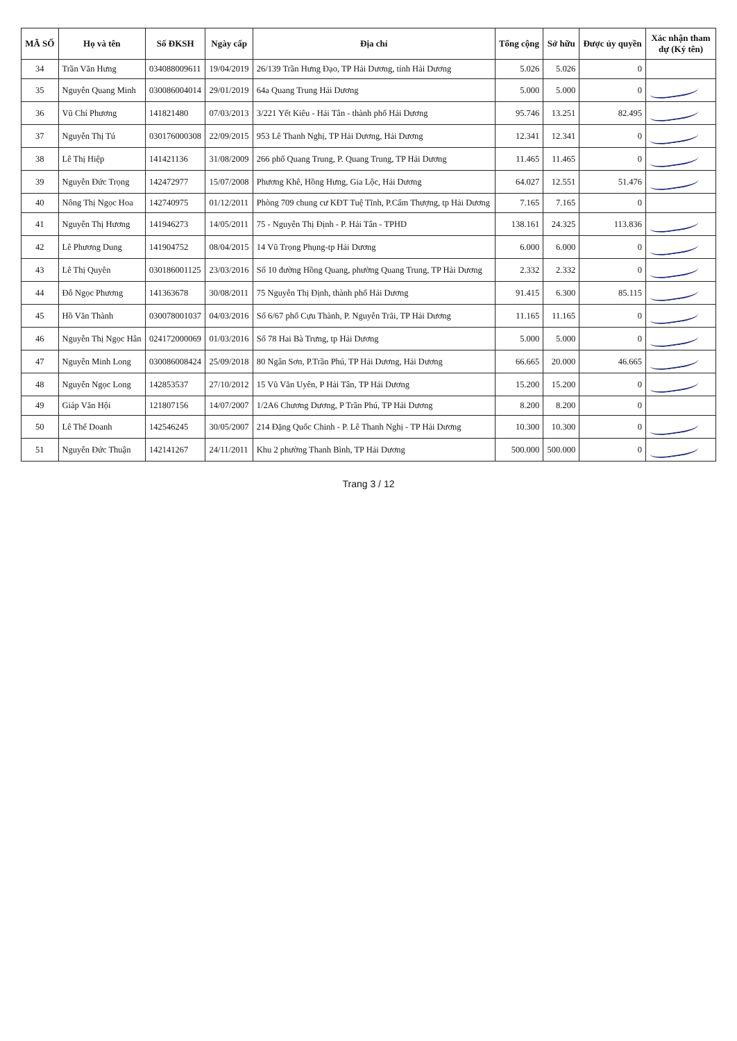| MÃ SỐ | Họ và tên | Số ĐKSH | Ngày cấp | Địa chỉ | Tổng cộng | Sở hữu | Được ủy quyền | Xác nhận tham dự (Ký tên) |
| --- | --- | --- | --- | --- | --- | --- | --- | --- |
| 34 | Trần Văn Hưng | 034088009611 | 19/04/2019 | 26/139 Trần Hưng Đạo, TP Hải Dương, tỉnh Hải Dương | 5.026 | 5.026 | 0 | |
| 35 | Nguyễn Quang Minh | 030086004014 | 29/01/2019 | 64a Quang Trung Hải Dương | 5.000 | 5.000 | 0 | |
| 36 | Vũ Chí Phương | 141821480 | 07/03/2013 | 3/221 Yết Kiêu - Hải Tân - thành phố Hải Dương | 95.746 | 13.251 | 82.495 | |
| 37 | Nguyễn Thị Tú | 030176000308 | 22/09/2015 | 953 Lê Thanh Nghị, TP Hải Dương, Hải Dương | 12.341 | 12.341 | 0 | |
| 38 | Lê Thị Hiệp | 141421136 | 31/08/2009 | 266 phố Quang Trung, P. Quang Trung, TP Hải Dương | 11.465 | 11.465 | 0 | |
| 39 | Nguyễn Đức Trọng | 142472977 | 15/07/2008 | Phương Khê, Hồng Hưng, Gia Lộc, Hải Dương | 64.027 | 12.551 | 51.476 | |
| 40 | Nông Thị Ngọc Hoa | 142740975 | 01/12/2011 | Phòng 709 chung cư KĐT Tuệ Tĩnh, P.Cẩm Thượng, tp Hải Dương | 7.165 | 7.165 | 0 | |
| 41 | Nguyễn Thị Hương | 141946273 | 14/05/2011 | 75 - Nguyễn Thị Định - P. Hải Tân - TPHD | 138.161 | 24.325 | 113.836 | |
| 42 | Lê Phương Dung | 141904752 | 08/04/2015 | 14 Vũ Trọng Phụng-tp Hải Dương | 6.000 | 6.000 | 0 | |
| 43 | Lê Thị Quyên | 030186001125 | 23/03/2016 | Số 10 đường Hồng Quang, phường Quang Trung, TP Hải Dương | 2.332 | 2.332 | 0 | |
| 44 | Đỗ Ngọc Phương | 141363678 | 30/08/2011 | 75 Nguyễn Thị Định, thành phố Hải Dương | 91.415 | 6.300 | 85.115 | |
| 45 | Hồ Văn Thành | 030078001037 | 04/03/2016 | Số 6/67 phố Cựu Thành, P. Nguyễn Trãi, TP Hải Dương | 11.165 | 11.165 | 0 | |
| 46 | Nguyễn Thị Ngọc Hân | 024172000069 | 01/03/2016 | Số 78 Hai Bà Trưng, tp Hải Dương | 5.000 | 5.000 | 0 | |
| 47 | Nguyễn Minh Long | 030086008424 | 25/09/2018 | 80 Ngân Sơn, P.Trần Phú, TP Hải Dương, Hải Dương | 66.665 | 20.000 | 46.665 | |
| 48 | Nguyễn Ngọc Long | 142853537 | 27/10/2012 | 15 Vũ Văn Uyên, P Hải Tân, TP Hải Dương | 15.200 | 15.200 | 0 | |
| 49 | Giáp Văn Hội | 121807156 | 14/07/2007 | 1/2A6 Chương Dương, P Trần Phú, TP Hải Dương | 8.200 | 8.200 | 0 | |
| 50 | Lê Thế Doanh | 142546245 | 30/05/2007 | 214 Đặng Quốc Chinh - P. Lê Thanh Nghị - TP Hải Dương | 10.300 | 10.300 | 0 | |
| 51 | Nguyễn Đức Thuận | 142141267 | 24/11/2011 | Khu 2 phường Thanh Bình, TP Hải Dương | 500.000 | 500.000 | 0 | |
Trang 3 / 12